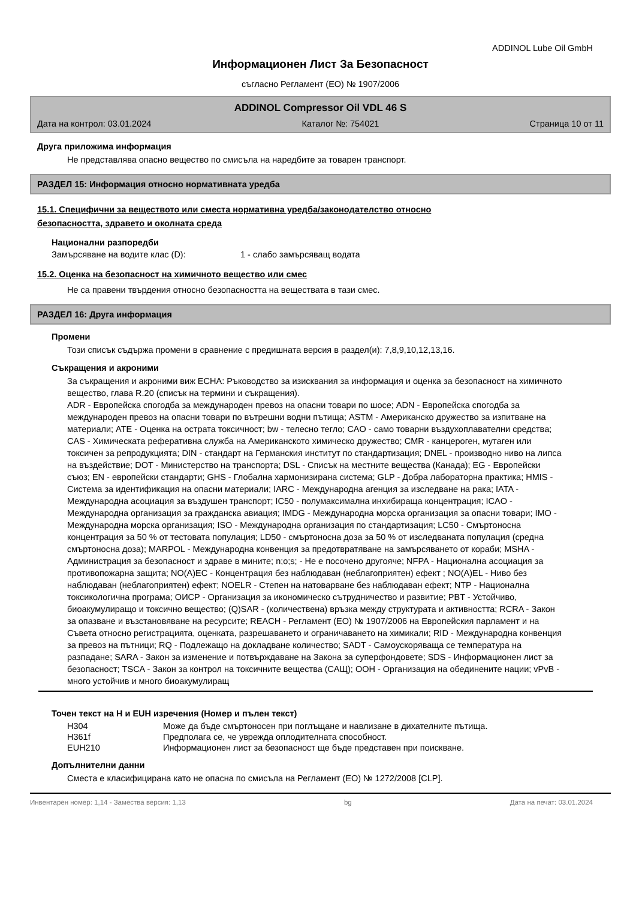ADDINOL Lube Oil GmbH
Информационен Лист За Безопасност
съгласно Регламент (ЕО) № 1907/2006
ADDINOL Compressor Oil VDL 46 S
Дата на контрол: 03.01.2024 Каталог №: 754021 Страница 10 от 11
Друга приложима информация
Не представлява опасно вещество по смисъла на наредбите за товарен транспорт.
РАЗДЕЛ 15: Информация относно нормативната уредба
15.1. Специфични за веществото или сместа нормативна уредба/законодателство относно
безопасността, здравето и околната среда
Национални разпоредби
Замърсяване на водите клас (D): 1 - слабо замърсяващ водата
15.2. Оценка на безопасност на химичното вещество или смес
Не са правени твърдения относно безопасността на веществата в тази смес.
РАЗДЕЛ 16: Друга информация
Промени
Този списък съдържа промени в сравнение с предишната версия в раздел(и): 7,8,9,10,12,13,16.
Съкращения и акроними
За съкращения и акроними виж ECHA: Ръководство за изисквания за информация и оценка за безопасност на химичното вещество, глава R.20 (списък на термини и съкращения).
ADR - Европейска спогодба за международен превоз на опасни товари по шосе; ADN - Европейска спогодба за международен превоз на опасни товари по вътрешни водни пътища; ASTM - Американско дружество за изпитване на материали; ATE - Оценка на острата токсичност; bw - телесно тегло; CAO - само товарни въздухоплавателни средства; CAS - Химическата реферативна служба на Американското химическо дружество; CMR - канцероген, мутаген или токсичен за репродукцията; DIN - стандарт на Германския институт по стандартизация; DNEL - производно ниво на липса на въздействие; DOT - Министерство на транспорта; DSL - Списък на местните вещества (Канада); EG - Европейски съюз; EN - европейски стандарти; GHS - Глобална хармонизирана система; GLP - Добра лабораторна практика; HMIS - Система за идентификация на опасни материали; IARC - Международна агенция за изследване на рака; IATA - Международна асоциация за въздушен транспорт; IC50 - полумаксимална инхибираща концентрация; ICAO - Международна организация за гражданска авиация; IMDG - Международна морска организация за опасни товари; IMO - Международна морска организация; ISO - Международна организация по стандартизация; LC50 - Смъртоносна концентрация за 50 % от тестовата популация; LD50 - смъртоносна доза за 50 % от изследваната популация (средна смъртоносна доза); MARPOL - Международна конвенция за предотвратяване на замърсяването от кораби; MSHA - Администрация за безопасност и здраве в мините; n;o;s; - Не е посочено другояче; NFPA - Национална асоциация за противопожарна защита; NO(A)EC - Концентрация без наблюдаван (неблагоприятен) ефект ; NO(A)EL - Ниво без наблюдаван (неблагоприятен) ефект; NOELR - Степен на натоварване без наблюдаван ефект; NTP - Национална токсикологична програма; ОИСР - Организация за икономическо сътрудничество и развитие; PBT - Устойчиво, биоакумулиращо и токсично вещество; (Q)SAR - (количествена) връзка между структурата и активността; RCRA - Закон за опазване и възстановяване на ресурсите; REACH - Регламент (ЕО) № 1907/2006 на Европейския парламент и на Съвета относно регистрацията, оценката, разрешаването и ограничаването на химикали; RID - Международна конвенция за превоз на пътници; RQ - Подлежащо на докладване количество; SADT - Самоускоряваща се температура на разпадане; SARA - Закон за изменение и потвърждаване на Закона за суперфондовете; SDS - Информационен лист за безопасност; TSCA - Закон за контрол на токсичните вещества (САЩ); ООН - Организация на обединените нации; vPvB - много устойчив и много биоакумулиращ
Точен текст на H и EUH изречения (Номер и пълен текст)
| H304 | Може да бъде смъртоносен при поглъщане и навлизане в дихателните пътища. |
| H361f | Предполага се, че уврежда оплодителната способност. |
| EUH210 | Информационен лист за безопасност ще бъде представен при поискване. |
Допълнителни данни
Сместа е класифицирана като не опасна по смисъла на Регламент (ЕО) № 1272/2008 [CLP].
Инвентарен номер: 1,14 - Замества версия: 1,13 bg Дата на печат: 03.01.2024